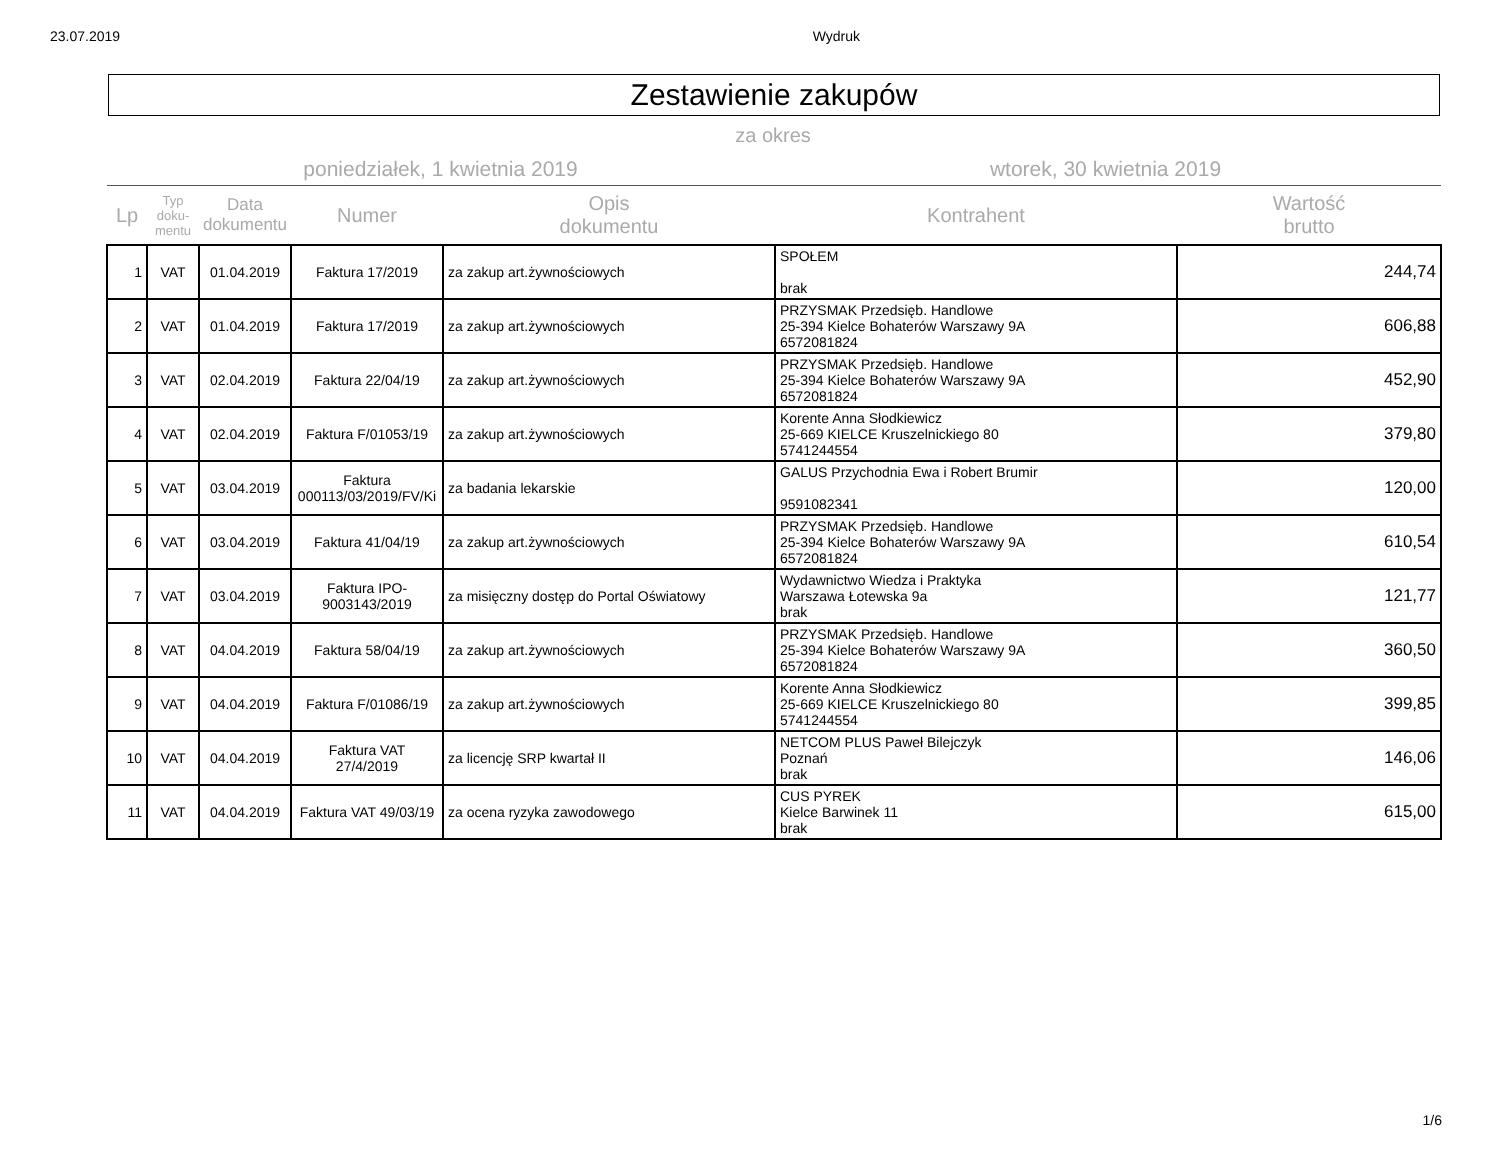23.07.2019 Wydruk
Zestawienie zakupów
za okres
poniedziałek, 1 kwietnia 2019 wtorek, 30 kwietnia 2019
| Lp | Typ doku- mentu | Data dokumentu | Numer | Opis dokumentu | Kontrahent | Wartość brutto |
| --- | --- | --- | --- | --- | --- | --- |
| 1 | VAT | 01.04.2019 | Faktura 17/2019 | za zakup art.żywnościowych | SPOŁEM brak | 244,74 |
| 2 | VAT | 01.04.2019 | Faktura 17/2019 | za zakup art.żywnościowych | PRZYSMAK Przedsięb. Handlowe 25-394 Kielce Bohaterów Warszawy 9A 6572081824 | 606,88 |
| 3 | VAT | 02.04.2019 | Faktura 22/04/19 | za zakup art.żywnościowych | PRZYSMAK Przedsięb. Handlowe 25-394 Kielce Bohaterów Warszawy 9A 6572081824 | 452,90 |
| 4 | VAT | 02.04.2019 | Faktura F/01053/19 | za zakup art.żywnościowych | Korente Anna Słodkiewicz 25-669 KIELCE Kruszelnickiego 80 5741244554 | 379,80 |
| 5 | VAT | 03.04.2019 | Faktura 000113/03/2019/FV/Ki | za badania lekarskie | GALUS Przychodnia Ewa i Robert Brumir 9591082341 | 120,00 |
| 6 | VAT | 03.04.2019 | Faktura 41/04/19 | za zakup art.żywnościowych | PRZYSMAK Przedsięb. Handlowe 25-394 Kielce Bohaterów Warszawy 9A 6572081824 | 610,54 |
| 7 | VAT | 03.04.2019 | Faktura IPO- 9003143/2019 | za misięczny dostęp do Portal Oświatowy | Wydawnictwo Wiedza i Praktyka Warszawa Łotewska 9a brak | 121,77 |
| 8 | VAT | 04.04.2019 | Faktura 58/04/19 | za zakup art.żywnościowych | PRZYSMAK Przedsięb. Handlowe 25-394 Kielce Bohaterów Warszawy 9A 6572081824 | 360,50 |
| 9 | VAT | 04.04.2019 | Faktura F/01086/19 | za zakup art.żywnościowych | Korente Anna Słodkiewicz 25-669 KIELCE Kruszelnickiego 80 5741244554 | 399,85 |
| 10 | VAT | 04.04.2019 | Faktura VAT 27/4/2019 | za licencję SRP kwartał II | NETCOM PLUS Paweł Bilejczyk Poznań brak | 146,06 |
| 11 | VAT | 04.04.2019 | Faktura VAT 49/03/19 | za ocena ryzyka zawodowego | CUS PYREK Kielce Barwinek 11 brak | 615,00 |
1/6